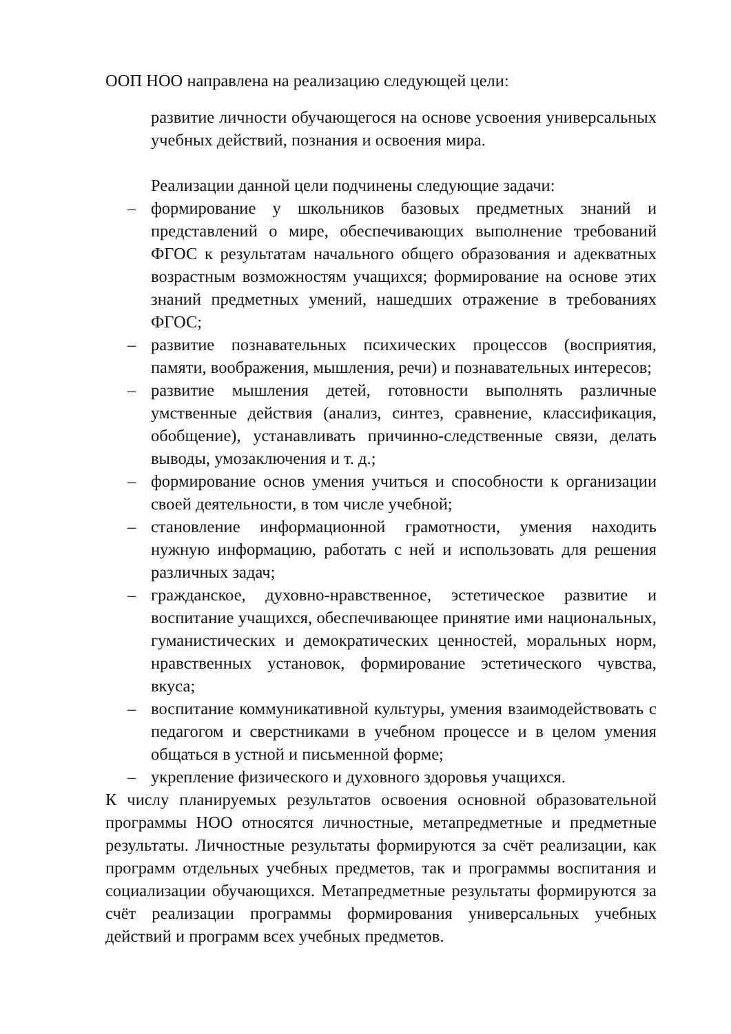ООП НОО направлена на реализацию следующей цели:
развитие личности обучающегося на основе усвоения универсальных учебных действий, познания и освоения мира.
Реализации данной цели подчинены следующие задачи:
– формирование у школьников базовых предметных знаний и представлений о мире, обеспечивающих выполнение требований ФГОС к результатам начального общего образования и адекватных возрастным возможностям учащихся; формирование на основе этих знаний предметных умений, нашедших отражение в требованиях ФГОС;
– развитие познавательных психических процессов (восприятия, памяти, воображения, мышления, речи) и познавательных интересов;
– развитие мышления детей, готовности выполнять различные умственные действия (анализ, синтез, сравнение, классификация, обобщение), устанавливать причинно-следственные связи, делать выводы, умозаключения и т. д.;
– формирование основ умения учиться и способности к организации своей деятельности, в том числе учебной;
– становление информационной грамотности, умения находить нужную информацию, работать с ней и использовать для решения различных задач;
– гражданское, духовно-нравственное, эстетическое развитие и воспитание учащихся, обеспечивающее принятие ими национальных, гуманистических и демократических ценностей, моральных норм, нравственных установок, формирование эстетического чувства, вкуса;
– воспитание коммуникативной культуры, умения взаимодействовать с педагогом и сверстниками в учебном процессе и в целом умения общаться в устной и письменной форме;
– укрепление физического и духовного здоровья учащихся.
К числу планируемых результатов освоения основной образовательной программы НОО относятся личностные, метапредметные и предметные результаты. Личностные результаты формируются за счёт реализации, как программ отдельных учебных предметов, так и программы воспитания и социализации обучающихся. Метапредметные результаты формируются за счёт реализации программы формирования универсальных учебных действий и программ всех учебных предметов.